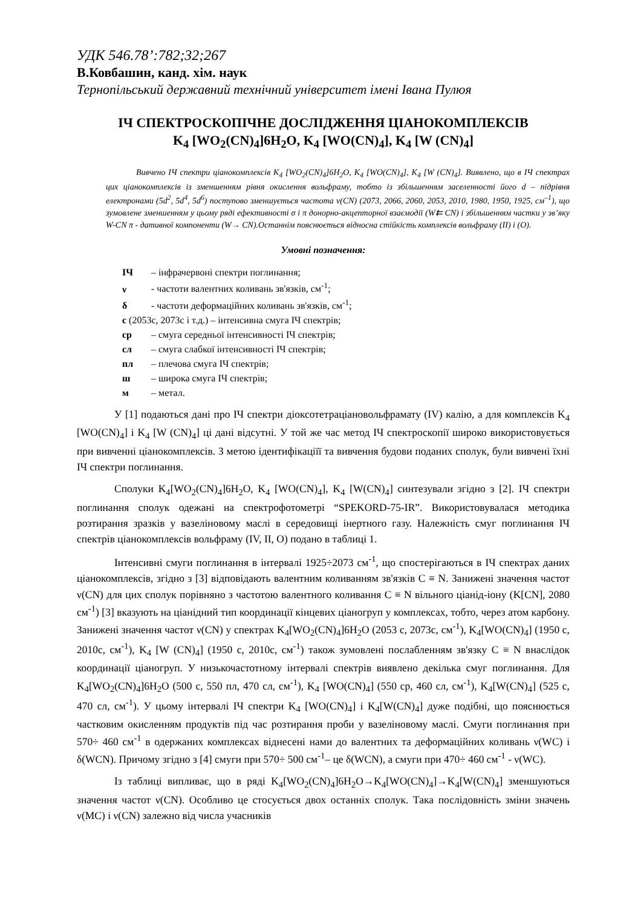УДК 546.78’:782;32;267
В.Ковбашин, канд. хім. наук
Тернопільський державний технічний університет імені Івана Пулюя
ІЧ СПЕКТРОСКОПІЧНЕ ДОСЛІДЖЕННЯ ЦІАНОКОМПЛЕКСІВ
K<sub>4</sub> [WO<sub>2</sub>(CN)<sub>4</sub>]6H<sub>2</sub>O, K<sub>4</sub> [WO(CN)<sub>4</sub>], K<sub>4</sub> [W (CN)<sub>4</sub>]
Вивчено ІЧ спектри ціанокомплексів K<sub>4</sub> [WO<sub>2</sub>(CN)<sub>4</sub>]6H<sub>2</sub>O, K<sub>4</sub> [WO(CN)<sub>4</sub>], K<sub>4</sub> [W (CN)<sub>4</sub>]. Виявлено, що в ІЧ спектрах цих ціанокомплексів із зменшенням рівня окислення вольфраму, тобто із збільшенням заселенності його d – підрівня електронами (5d<sup>2</sup>, 5d<sup>4</sup>, 5d<sup>6</sup>) поступово зменшується частота ν(CN) (2073, 2066, 2060, 2053, 2010, 1980, 1950, 1925, см<sup>–1</sup>), що зумовлене зменшенням у цьому ряді ефективності σ і π донорно-акцепторної взаємодії (W⇇ CN) і збільшенням частки у зв’яку W-CN π - дативної компоненти (W→ CN).Останнім пояснюється відносна стійкість комплексів вольфраму (II) і (O).
Умовні позначення:
ІЧ – інфрачервоні спектри поглинання;
ν - частоти валентних коливань зв'язків, см<sup>-1</sup>;
δ - частоти деформаційних коливань зв'язків, см<sup>-1</sup>;
с (2053с, 2073с і т.д.) – інтенсивна смуга ІЧ спектрів;
ср – смуга середньої інтенсивності ІЧ спектрів;
сл – смуга слабкої інтенсивності ІЧ спектрів;
пл – плечова смуга ІЧ спектрів;
ш – широка смуга ІЧ спектрів;
м – метал.
У [1] подаються дані про ІЧ спектри діоксотетраціановольфрамату (IV) калію, а для комплексів K<sub>4</sub> [WO(CN)<sub>4</sub>] і K<sub>4</sub> [W (CN)<sub>4</sub>] ці дані відсутні. У той же час метод ІЧ спектроскопії широко використовується при вивченні ціанокомплексів. З метою ідентифікаціїї та вивчення будови поданих сполук, були вивчені їхні ІЧ спектри поглинання.
Сполуки K<sub>4</sub>[WO<sub>2</sub>(CN)<sub>4</sub>]6H<sub>2</sub>O, K<sub>4</sub> [WO(CN)<sub>4</sub>], K<sub>4</sub> [W(CN)<sub>4</sub>] синтезували згідно з [2]. ІЧ спектри поглинання сполук одежані на спектрофотометрі “SPEKORD-75-IR”. Використовувалася методика розтирання зразків у вазеліновому маслі в середовищі інертного газу. Належність смуг поглинання ІЧ спектрів ціанокомплексів вольфраму (IV, II, O) подано в таблиці 1.
Інтенсивні смуги поглинання в інтервалі 1925÷2073 см<sup>-1</sup>, що спостерігаються в ІЧ спектрах даних ціанокомплексів, згідно з [3] відповідають валентним коливанням зв'язків C ≡ N. Занижені значення частот ν(CN) для цих сполук порівняно з частотою валентного коливання C ≡ N вільного ціанід-іону (K[CN], 2080 см<sup>-1</sup>) [3] вказують на ціанідний тип координації кінцевих ціаногруп у комплексах, тобто, через атом карбону. Занижені значення частот ν(CN) у спектрах K<sub>4</sub>[WO<sub>2</sub>(CN)<sub>4</sub>]6H<sub>2</sub>O (2053 с, 2073с, см<sup>-1</sup>), K<sub>4</sub>[WO(CN)<sub>4</sub>] (1950 с, 2010с, см<sup>-1</sup>), K<sub>4</sub> [W (CN)<sub>4</sub>] (1950 с, 2010с, см<sup>-1</sup>) також зумовлені послабленням зв'язку C ≡ N внаслідок координації ціаногруп. У низькочастотному інтервалі спектрів виявлено декілька смуг поглинання. Для K<sub>4</sub>[WO<sub>2</sub>(CN)<sub>4</sub>]6H<sub>2</sub>O (500 с, 550 пл, 470 сл, см<sup>-1</sup>), K<sub>4</sub> [WO(CN)<sub>4</sub>] (550 ср, 460 сл, см<sup>-1</sup>), K<sub>4</sub>[W(CN)<sub>4</sub>] (525 с, 470 сл, см<sup>-1</sup>). У цьому інтервалі ІЧ спектри K<sub>4</sub> [WO(CN)<sub>4</sub>] і K<sub>4</sub>[W(CN)<sub>4</sub>] дуже подібні, що пояснюється частковим окисленням продуктів під час розтирання проби у вазеліновому маслі. Смуги поглинання при 570÷ 460 см<sup>-1</sup> в одержаних комплексах віднесені нами до валентних та деформаційних коливань ν(WC) і δ(WCN). Причому згідно з [4] смуги при 570÷ 500 см<sup>-1</sup>– це δ(WCN), а смуги при 470÷ 460 см<sup>-1</sup> - ν(WC).
Із таблиці випливає, що в ряді K<sub>4</sub>[WO<sub>2</sub>(CN)<sub>4</sub>]6H<sub>2</sub>O→K<sub>4</sub>[WO(CN)<sub>4</sub>]→K<sub>4</sub>[W(CN)<sub>4</sub>] зменшуються значення частот ν(CN). Особливо це стосується двох останніх сполук. Така послідовність зміни значень ν(MC) і ν(CN) залежно від числа учасників